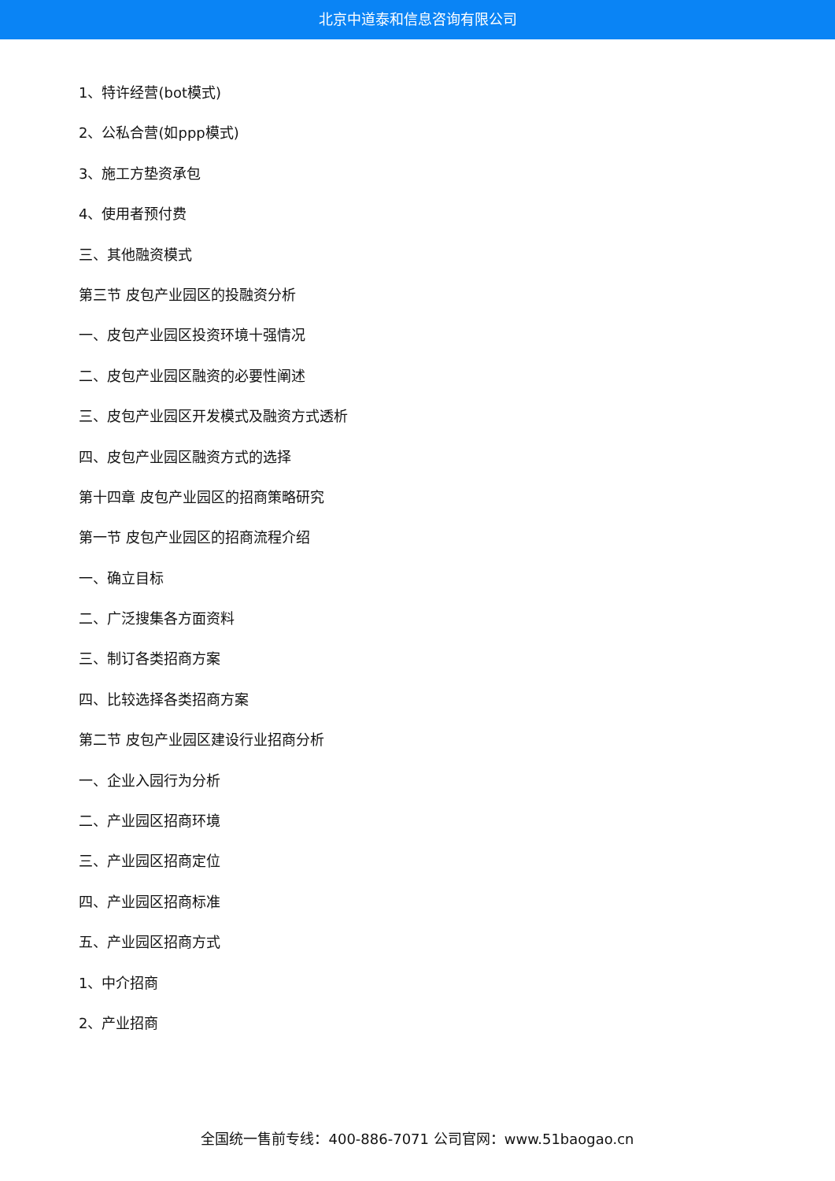北京中道泰和信息咨询有限公司
1、特许经营(bot模式)
2、公私合营(如ppp模式)
3、施工方垫资承包
4、使用者预付费
三、其他融资模式
第三节 皮包产业园区的投融资分析
一、皮包产业园区投资环境十强情况
二、皮包产业园区融资的必要性阐述
三、皮包产业园区开发模式及融资方式透析
四、皮包产业园区融资方式的选择
第十四章 皮包产业园区的招商策略研究
第一节 皮包产业园区的招商流程介绍
一、确立目标
二、广泛搜集各方面资料
三、制订各类招商方案
四、比较选择各类招商方案
第二节 皮包产业园区建设行业招商分析
一、企业入园行为分析
二、产业园区招商环境
三、产业园区招商定位
四、产业园区招商标准
五、产业园区招商方式
1、中介招商
2、产业招商
全国统一售前专线：400-886-7071 公司官网：www.51baogao.cn